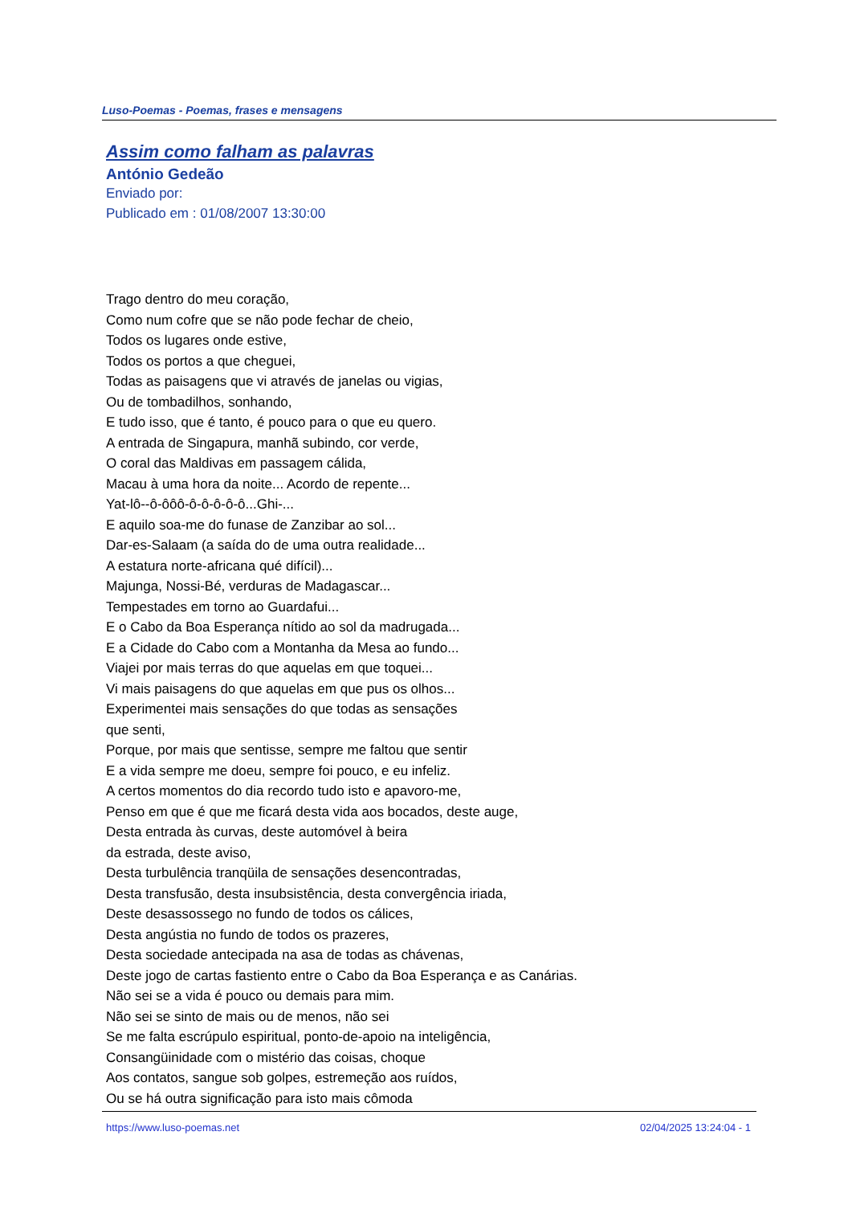Luso-Poemas - Poemas, frases e mensagens
Assim como falham as palavras
António Gedeão
Enviado por:
Publicado em : 01/08/2007 13:30:00
Trago dentro do meu coração,
Como num cofre que se não pode fechar de cheio,
Todos os lugares onde estive,
Todos os portos a que cheguei,
Todas as paisagens que vi através de janelas ou vigias,
Ou de tombadilhos, sonhando,
E tudo isso, que é tanto, é pouco para o que eu quero.
A entrada de Singapura, manhã subindo, cor verde,
O coral das Maldivas em passagem cálida,
Macau à uma hora da noite... Acordo de repente...
Yat-lô--ô-ôôô-ô-ô-ô-ô-ô...Ghi-...
E aquilo soa-me do funase de Zanzibar ao sol...
Dar-es-Salaam (a saída do de uma outra realidade...
A estatura norte-africana qué difícil)...
Majunga, Nossi-Bé, verduras de Madagascar...
Tempestades em torno ao Guardafui...
E o Cabo da Boa Esperança nítido ao sol da madrugada...
E a Cidade do Cabo com a Montanha da Mesa ao fundo...
Viajei por mais terras do que aquelas em que toquei...
Vi mais paisagens do que aquelas em que pus os olhos...
Experimentei mais sensações do que todas as sensações
que senti,
Porque, por mais que sentisse, sempre me faltou que sentir
E a vida sempre me doeu, sempre foi pouco, e eu infeliz.
A certos momentos do dia recordo tudo isto e apavoro-me,
Penso em que é que me ficará desta vida aos bocados, deste auge,
Desta entrada às curvas, deste automóvel à beira
da estrada, deste aviso,
Desta turbulência tranqüila de sensações desencontradas,
Desta transfusão, desta insubsistência, desta convergência iriada,
Deste desassossego no fundo de todos os cálices,
Desta angústia no fundo de todos os prazeres,
Desta sociedade antecipada na asa de todas as chávenas,
Deste jogo de cartas fastiento entre o Cabo da Boa Esperança e as Canárias.
Não sei se a vida é pouco ou demais para mim.
Não sei se sinto de mais ou de menos, não sei
Se me falta escrúpulo espiritual, ponto-de-apoio na inteligência,
Consangüinidade com o mistério das coisas, choque
Aos contatos, sangue sob golpes, estremeção aos ruídos,
Ou se há outra significação para isto mais cômoda
https://www.luso-poemas.net 02/04/2025 13:24:04 - 1